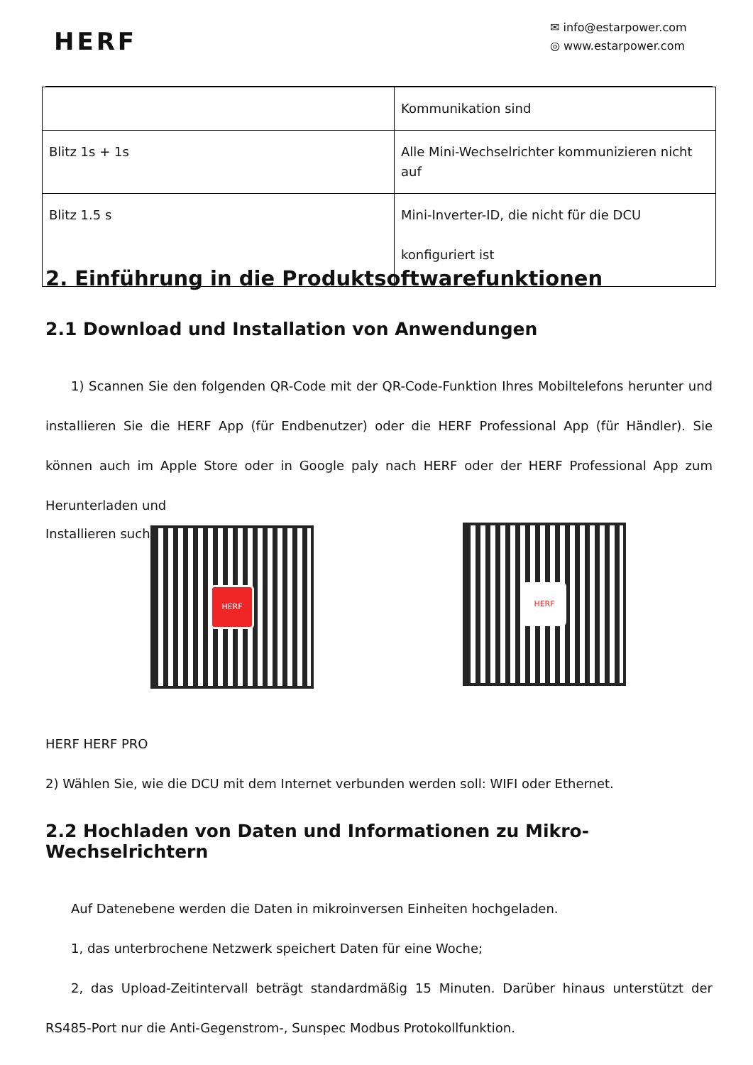HERF
✉ info@estarpower.com
◎ www.estarpower.com
| | Kommunikation sind |
| Blitz 1s + 1s | Alle Mini-Wechselrichter kommunizieren nicht auf |
| Blitz 1.5 s | Mini-Inverter-ID, die nicht für die DCU konfiguriert ist |
2. Einführung in die Produktsoftwarefunktionen
2.1 Download und Installation von Anwendungen
1) Scannen Sie den folgenden QR-Code mit der QR-Code-Funktion Ihres Mobiltelefons herunter und installieren Sie die HERF App (für Endbenutzer) oder die HERF Professional App (für Händler). Sie können auch im Apple Store oder in Google paly nach HERF oder der HERF Professional App zum Herunterladen und
Installieren such
HERF
HERF
HERF HERF PRO
2) Wählen Sie, wie die DCU mit dem Internet verbunden werden soll: WIFI oder Ethernet.
2.2 Hochladen von Daten und Informationen zu Mikro-Wechselrichtern
Auf Datenebene werden die Daten in mikroinversen Einheiten hochgeladen.
1, das unterbrochene Netzwerk speichert Daten für eine Woche;
2, das Upload-Zeitintervall beträgt standardmäßig 15 Minuten. Darüber hinaus unterstützt der RS485-Port nur die Anti-Gegenstrom-, Sunspec Modbus Protokollfunktion.